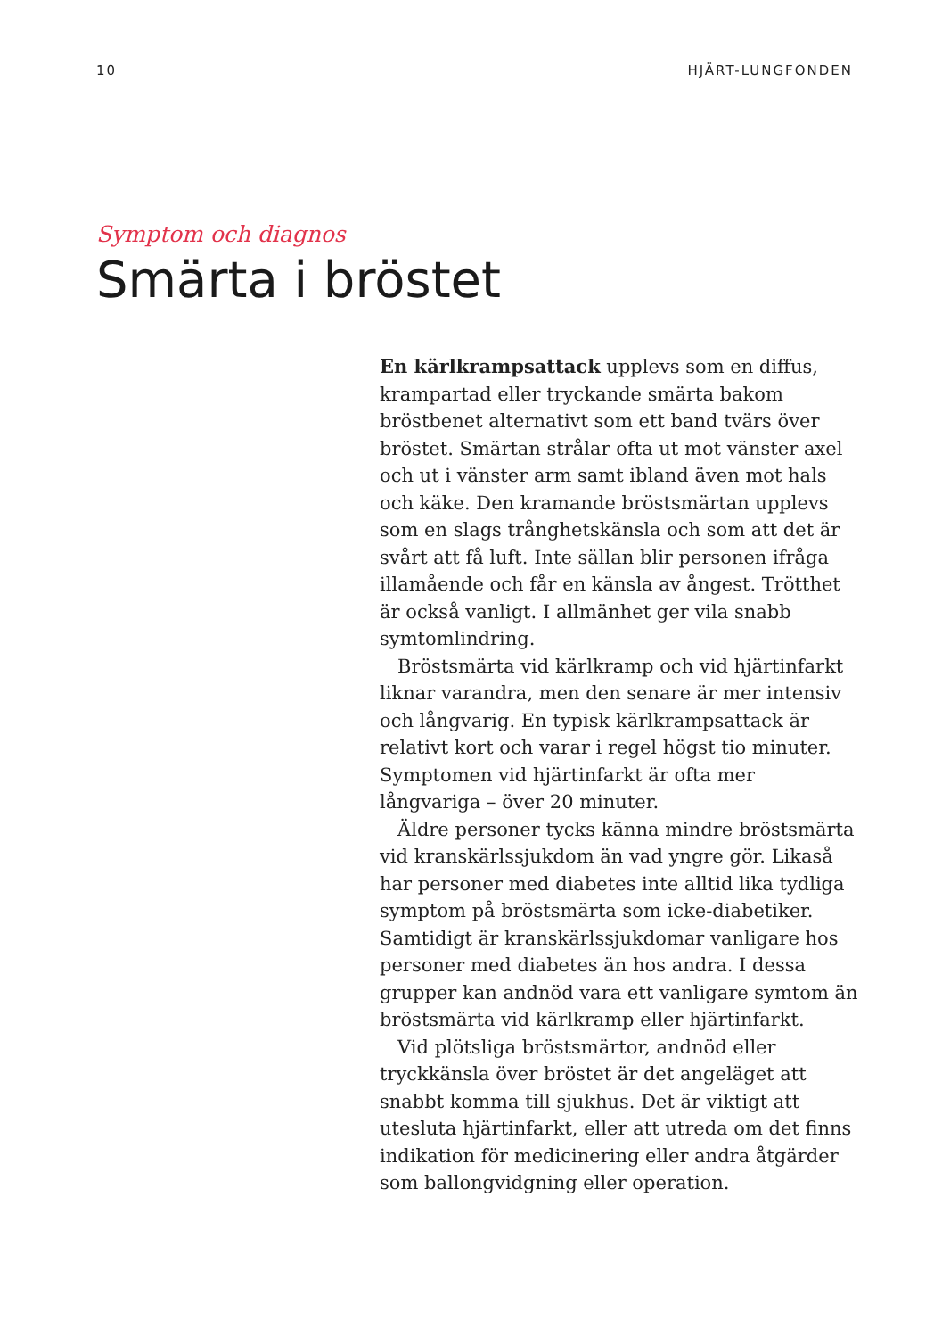10 HJÄRT-LUNGFONDEN
Symptom och diagnos
Smärta i bröstet
En kärlkrampsattack upplevs som en diffus, krampartad eller tryckande smärta bakom bröstbenet alternativt som ett band tvärs över bröstet. Smärtan strålar ofta ut mot vänster axel och ut i vänster arm samt ibland även mot hals och käke. Den kramande bröstsmärtan upplevs som en slags trånghetskänsla och som att det är svårt att få luft. Inte sällan blir personen ifråga illamående och får en känsla av ångest. Trötthet är också vanligt. I allmänhet ger vila snabb symtomlindring.
Bröstsmärta vid kärlkramp och vid hjärtinfarkt liknar varandra, men den senare är mer intensiv och långvarig. En typisk kärlkrampsattack är relativt kort och varar i regel högst tio minuter. Symptomen vid hjärtinfarkt är ofta mer långvariga – över 20 minuter.
Äldre personer tycks känna mindre bröstsmärta vid kranskärlssjukdom än vad yngre gör. Likaså har personer med diabetes inte alltid lika tydliga symptom på bröstsmärta som icke-diabetiker. Samtidigt är kranskärlssjukdomar vanligare hos personer med diabetes än hos andra. I dessa grupper kan andnöd vara ett vanligare symtom än bröstsmärta vid kärlkramp eller hjärtinfarkt.
Vid plötsliga bröstsmärtor, andnöd eller tryckkänsla över bröstet är det angeläget att snabbt komma till sjukhus. Det är viktigt att utesluta hjärtinfarkt, eller att utreda om det finns indikation för medicinering eller andra åtgärder som ballongvidgning eller operation.